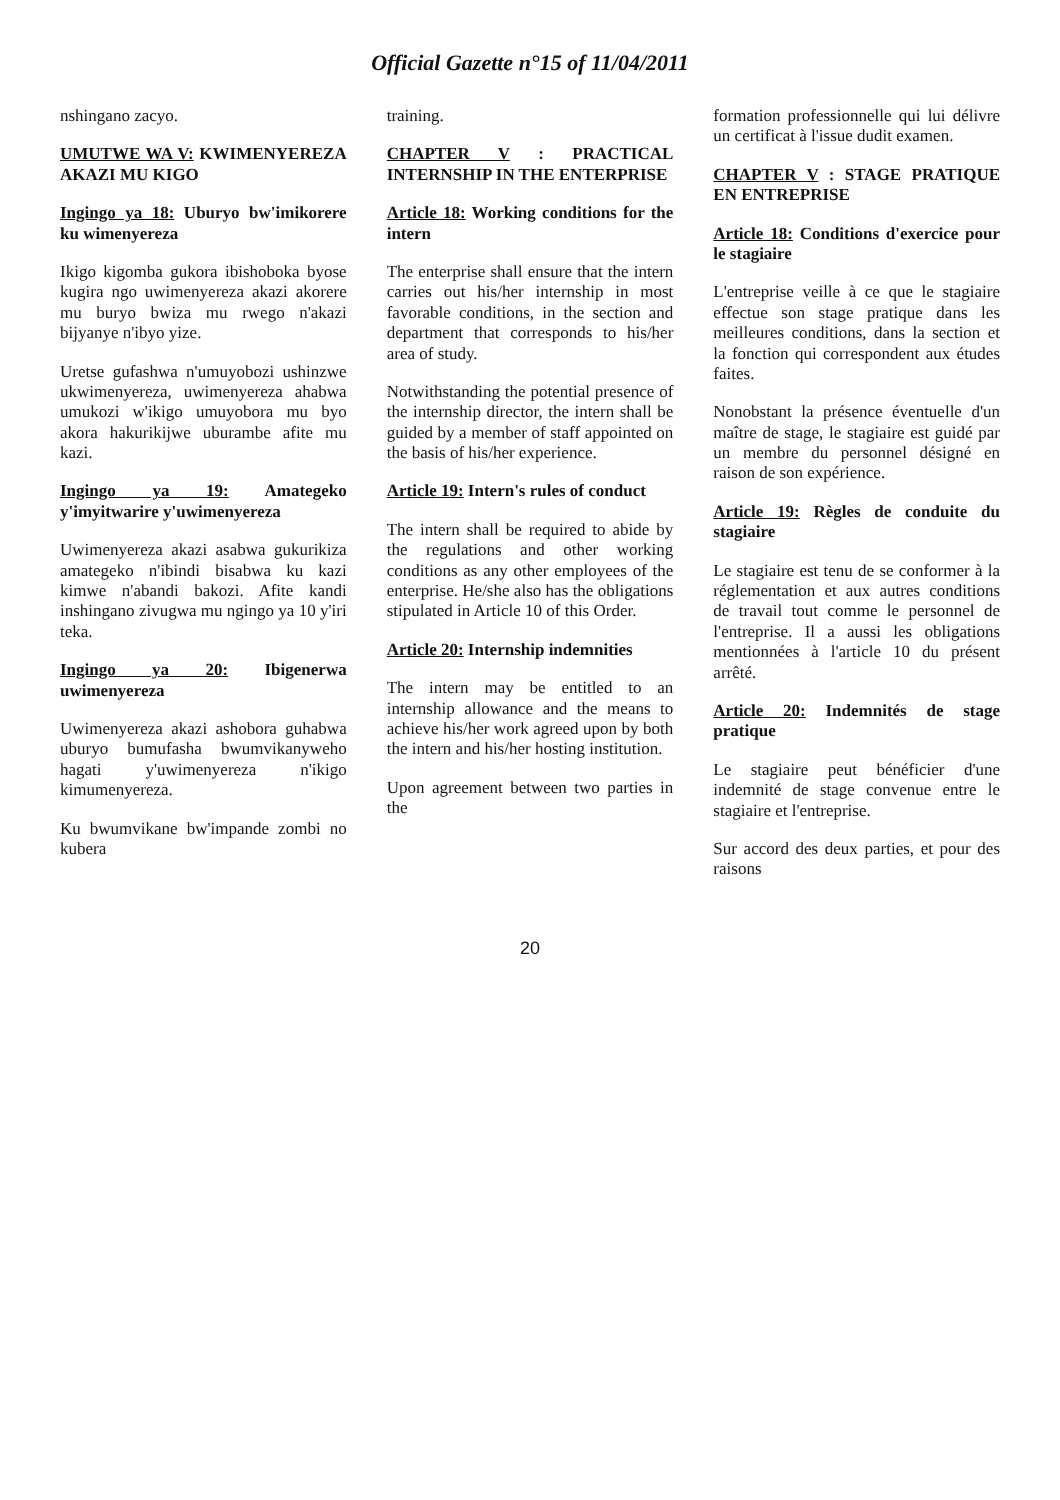Official Gazette n°15 of 11/04/2011
nshingano zacyo.
UMUTWE WA V: KWIMENYEREZA AKAZI MU KIGO
Ingingo ya 18: Uburyo bw'imikorere ku wimenyereza
Ikigo kigomba gukora ibishoboka byose kugira ngo uwimenyereza akazi akorere mu buryo bwiza mu rwego n'akazi bijyanye n'ibyo yize.
Uretse gufashwa n'umuyobozi ushinzwe ukwimenyereza, uwimenyereza ahabwa umukozi w'ikigo umuyobora mu byo akora hakurikijwe uburambe afite mu kazi.
Ingingo ya 19: Amategeko y'imyitwarire y'uwimenyereza
Uwimenyereza akazi asabwa gukurikiza amategeko n'ibindi bisabwa ku kazi kimwe n'abandi bakozi. Afite kandi inshingano zivugwa mu ngingo ya 10 y'iri teka.
Ingingo ya 20: Ibigenerwa uwimenyereza
Uwimenyereza akazi ashobora guhabwa uburyo bumufasha bwumvikanyweho hagati y'uwimenyereza n'ikigo kimumenyereza.
Ku bwumvikane bw'impande zombi no kubera
training.
CHAPTER V : PRACTICAL INTERNSHIP IN THE ENTERPRISE
Article 18: Working conditions for the intern
The enterprise shall ensure that the intern carries out his/her internship in most favorable conditions, in the section and department that corresponds to his/her area of study.
Notwithstanding the potential presence of the internship director, the intern shall be guided by a member of staff appointed on the basis of his/her experience.
Article 19: Intern's rules of conduct
The intern shall be required to abide by the regulations and other working conditions as any other employees of the enterprise. He/she also has the obligations stipulated in Article 10 of this Order.
Article 20: Internship indemnities
The intern may be entitled to an internship allowance and the means to achieve his/her work agreed upon by both the intern and his/her hosting institution.
Upon agreement between two parties in the
formation professionnelle qui lui délivre un certificat à l'issue dudit examen.
CHAPTER V : STAGE PRATIQUE EN ENTREPRISE
Article 18: Conditions d'exercice pour le stagiaire
L'entreprise veille à ce que le stagiaire effectue son stage pratique dans les meilleures conditions, dans la section et la fonction qui correspondent aux études faites.
Nonobstant la présence éventuelle d'un maître de stage, le stagiaire est guidé par un membre du personnel désigné en raison de son expérience.
Article 19: Règles de conduite du stagiaire
Le stagiaire est tenu de se conformer à la réglementation et aux autres conditions de travail tout comme le personnel de l'entreprise. Il a aussi les obligations mentionnées à l'article 10 du présent arrêté.
Article 20: Indemnités de stage pratique
Le stagiaire peut bénéficier d'une indemnité de stage convenue entre le stagiaire et l'entreprise.
Sur accord des deux parties, et pour des raisons
20